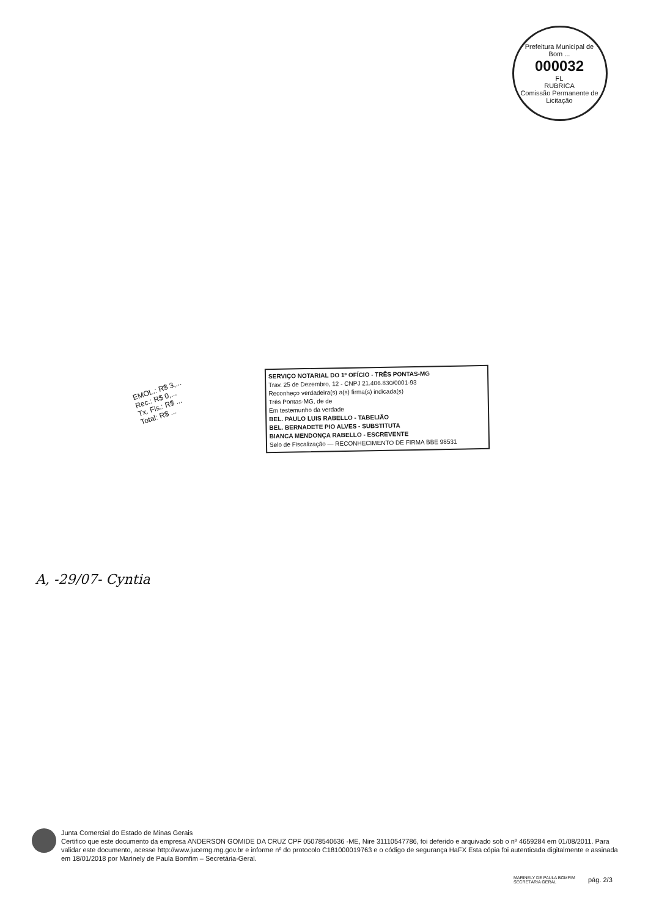Prefeitura Municipal de Bom ...
000032
FL
RUBRICA
Comissão Permanente de Licitação
EMOL.: R$ 3,...
Rec.: R$ 0,...
Tx. Fis.: R$ ...
Total: R$ ...
SERVIÇO NOTARIAL DO 1º OFÍCIO - TRÊS PONTAS-MG
Trav. 25 de Dezembro, 12 - CNPJ 21.406.830/0001-93
Reconheço verdadeira(s) a(s) firma(s) indicada(s)
Três Pontas-MG, de de
Em testemunho da verdade
BEL. PAULO LUIS RABELLO - TABELIÃO
BEL. BERNADETE PIO ALVES - SUBSTITUTA
BIANCA MENDONÇA RABELLO - ESCREVENTE
Selo de Fiscalização — RECONHECIMENTO DE FIRMA BBE 98531
A, -29/07- Cyntia
Junta Comercial do Estado de Minas Gerais
Certifico que este documento da empresa ANDERSON GOMIDE DA CRUZ CPF 05078540636 -ME, Nire 31110547786, foi deferido e arquivado sob o nº 4659284 em 01/08/2011. Para validar este documento, acesse http://www.jucemg.mg.gov.br e informe nº do protocolo C181000019763 e o código de segurança HaFX Esta cópia foi autenticada digitalmente e assinada em 18/01/2018 por Marinely de Paula Bomfim – Secretária-Geral.
MARINELY DE PAULA BOMFIM
SECRETÁRIA GERAL
pág. 2/3